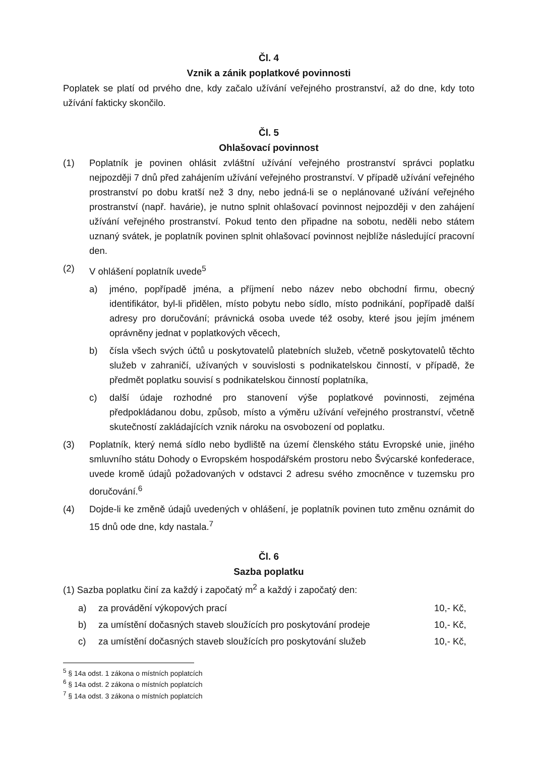Čl. 4
Vznik a zánik poplatkové povinnosti
Poplatek se platí od prvého dne, kdy začalo užívání veřejného prostranství, až do dne, kdy toto užívání fakticky skončilo.
Čl. 5
Ohlašovací povinnost
(1) Poplatník je povinen ohlásit zvláštní užívání veřejného prostranství správci poplatku nejpozději 7 dnů před zahájením užívání veřejného prostranství. V případě užívání veřejného prostranství po dobu kratší než 3 dny, nebo jedná-li se o neplánované užívání veřejného prostranství (např. havárie), je nutno splnit ohlašovací povinnost nejpozději v den zahájení užívání veřejného prostranství. Pokud tento den připadne na sobotu, neděli nebo státem uznaný svátek, je poplatník povinen splnit ohlašovací povinnost nejblíže následující pracovní den.
(2) V ohlášení poplatník uvede<sup>5</sup>
a) jméno, popřípadě jména, a příjmení nebo název nebo obchodní firmu, obecný identifikátor, byl-li přidělen, místo pobytu nebo sídlo, místo podnikání, popřípadě další adresy pro doručování; právnická osoba uvede též osoby, které jsou jejím jménem oprávněny jednat v poplatkových věcech,
b) čísla všech svých účtů u poskytovatelů platebních služeb, včetně poskytovatelů těchto služeb v zahraničí, užívaných v souvislosti s podnikatelskou činností, v případě, že předmět poplatku souvisí s podnikatelskou činností poplatníka,
c) další údaje rozhodné pro stanovení výše poplatkové povinnosti, zejména předpokládanou dobu, způsob, místo a výměru užívání veřejného prostranství, včetně skutečností zakládajících vznik nároku na osvobození od poplatku.
(3) Poplatník, který nemá sídlo nebo bydliště na území členského státu Evropské unie, jiného smluvního státu Dohody o Evropském hospodářském prostoru nebo Švýcarské konfederace, uvede kromě údajů požadovaných v odstavci 2 adresu svého zmocněnce v tuzemsku pro doručování.<sup>6</sup>
(4) Dojde-li ke změně údajů uvedených v ohlášení, je poplatník povinen tuto změnu oznámit do 15 dnů ode dne, kdy nastala.<sup>7</sup>
Čl. 6
Sazba poplatku
(1) Sazba poplatku činí za každý i započatý m<sup>2</sup> a každý i započatý den:
a) za provádění výkopových prací 10,- Kč,
b) za umístění dočasných staveb sloužících pro poskytování prodeje 10,- Kč,
c) za umístění dočasných staveb sloužících pro poskytování služeb 10,- Kč,
<sup>5</sup> § 14a odst. 1 zákona o místních poplatcích
<sup>6</sup> § 14a odst. 2 zákona o místních poplatcích
<sup>7</sup> § 14a odst. 3 zákona o místních poplatcích